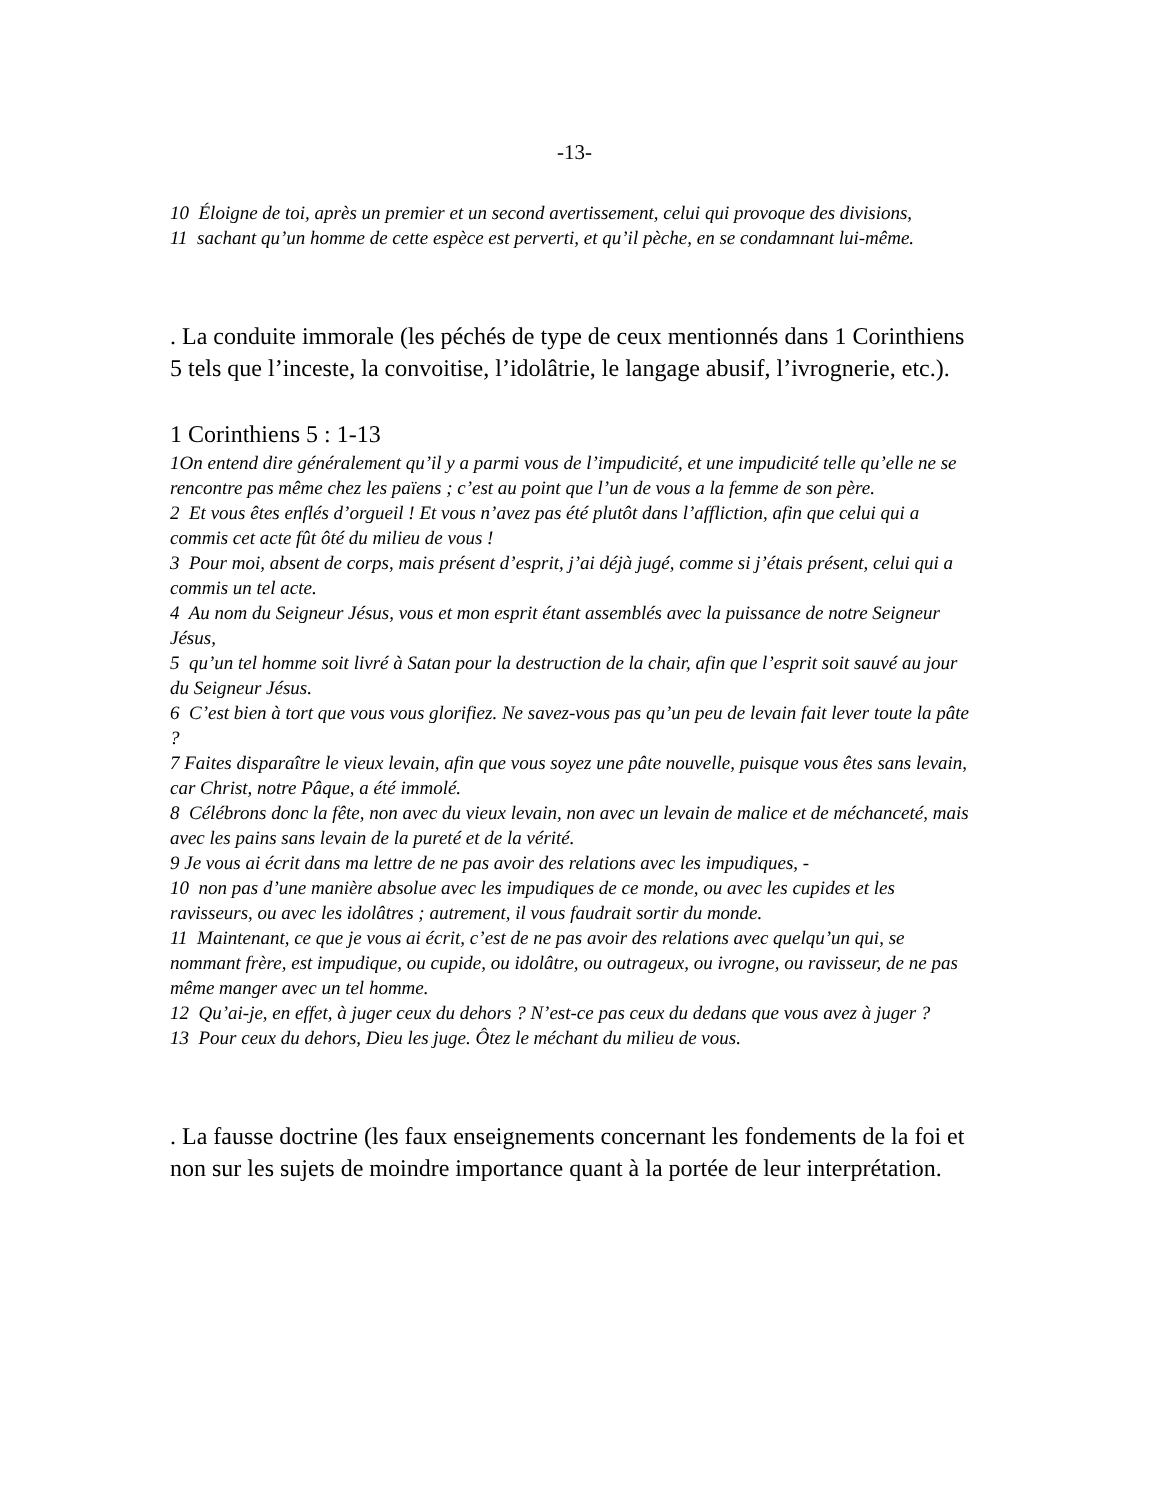-13-
10 Éloigne de toi, après un premier et un second avertissement, celui qui provoque des divisions,
11 sachant qu’un homme de cette espèce est perverti, et qu’il pèche, en se condamnant lui-même.
. La conduite immorale (les péchés de type de ceux mentionnés dans 1 Corinthiens 5 tels que l’inceste, la convoitise, l’idolâtrie, le langage abusif, l’ivrognerie, etc.).
1 Corinthiens 5 : 1-13
1On entend dire généralement qu’il y a parmi vous de l’impudicité, et une impudicité telle qu’elle ne se rencontre pas même chez les païens ; c’est au point que l’un de vous a la femme de son père.
2 Et vous êtes enflés d’orgueil ! Et vous n’avez pas été plutôt dans l’affliction, afin que celui qui a commis cet acte fût ôté du milieu de vous !
3 Pour moi, absent de corps, mais présent d’esprit, j’ai déjà jugé, comme si j’étais présent, celui qui a commis un tel acte.
4 Au nom du Seigneur Jésus, vous et mon esprit étant assemblés avec la puissance de notre Seigneur Jésus,
5 qu’un tel homme soit livré à Satan pour la destruction de la chair, afin que l’esprit soit sauvé au jour du Seigneur Jésus.
6 C’est bien à tort que vous vous glorifiez. Ne savez-vous pas qu’un peu de levain fait lever toute la pâte ?
7 Faites disparaître le vieux levain, afin que vous soyez une pâte nouvelle, puisque vous êtes sans levain, car Christ, notre Pâque, a été immolé.
8 Célébrons donc la fête, non avec du vieux levain, non avec un levain de malice et de méchanceté, mais avec les pains sans levain de la pureté et de la vérité.
9 Je vous ai écrit dans ma lettre de ne pas avoir des relations avec les impudiques, -
10 non pas d’une manière absolue avec les impudiques de ce monde, ou avec les cupides et les ravisseurs, ou avec les idolâtres ; autrement, il vous faudrait sortir du monde.
11 Maintenant, ce que je vous ai écrit, c’est de ne pas avoir des relations avec quelqu’un qui, se nommant frère, est impudique, ou cupide, ou idolâtre, ou outrageux, ou ivrogne, ou ravisseur, de ne pas même manger avec un tel homme.
12 Qu’ai-je, en effet, à juger ceux du dehors ? N’est-ce pas ceux du dedans que vous avez à juger ?
13 Pour ceux du dehors, Dieu les juge. Ôtez le méchant du milieu de vous.
. La fausse doctrine (les faux enseignements concernant les fondements de la foi et non sur les sujets de moindre importance quant à la portée de leur interprétation.